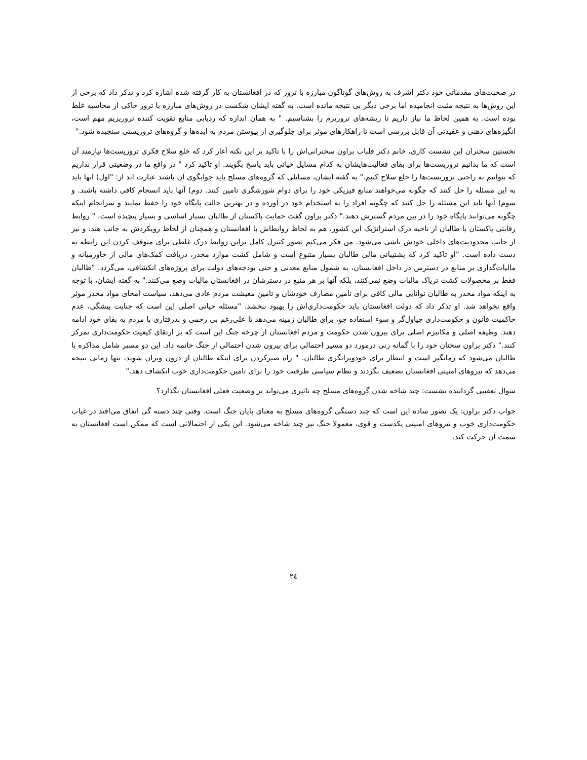در صحبت‌های مقدماتی خود دکتر اشرف به روش‌های گوناگون مبارزه با ترور که در افغانستان به کار گرفته شده اشاره کرد و تذکر داد که برخی از این روش‌ها به نتیجه مثبت انجامیده اما برخی دیگر بی نتیجه مانده است. به گفته ایشان شکست در روش‌های مبارزه با ترور حاکی از محاسبه غلط بوده است. به همین لحاظ ما نیاز داریم تا ریشه‌های تروریزم را بشناسیم. " به همان اندازه که ردیابی منابع تقویت کننده تروریزیم مهم است، انگیزه‌های ذهنی و عقیدتی آن قابل بررسی است تا راهکارهای موثر برای جلوگیری از پیوستن مردم به ایده‌ها و گروه‌های تروریستی سنجیده شود."
نخستین سخنران این نشست کاری، خانم دکتر فلباب براون سخنرانی‌اش را با تاکید بر این نکته آغاز کرد که خلع سلاح فکری تروریست‌ها نیازمند آن است که ما بدانیم تروریست‌ها برای بقای فعالیت‌هایشان به کدام مسایل حیاتی باید پاسخ بگویند. او تاکید کرد " در واقع ما در وضعیتی قرار نداریم که بتوانیم به راحتی تروریست‌ها را خلع سلاح کنیم." به گفته ایشان، مسایلی که گروه‌های مسلح باید جوابگوی آن باشند عبارت اند از: "اول) آنها باید به این مسئله را حل کنند که چگونه می‌خواهند منابع فیزیکی خود را برای دوام شورشگری تامین کنند. دوم) آنها باید انسجام کافی داشته باشند. و سوم) آنها باید این مسئله را حل کنند که چگونه افراد را به استخدام خود در آورده و در بهترین حالت پایگاه خود را حفظ نمایند و سرانجام اینکه چگونه می‌توانند پایگاه خود را در بین مردم گسترش دهند." دکتر براون گفت حمایت پاکستان از طالبان بسیار اساسی و بسیار پیچیده است. " روابط رقابتی پاکستان با طالبان از ناحیه درک استراتژیک این کشور، هم به لحاظ روابطاش با افغانستان و همچنان از لحاظ رویکردش به جانب هند، و نیز از جانب محدودیت‌های داخلی خودش ناشی می‌شود. من فکر می‌کنم تصور کنترل کامل براین روابط درک غلطی برای متوقف کردن این رابطه به دست داده است. "او تاکید کرد که پشتیبانی مالی طالبان بسیار متنوع است و شامل کشت موارد مخدر، دریافت کمک‌های مالی از خاورمیانه و مالیات‌گذاری بر منابع در دسترس در داخل افغانستان، به شمول منابع معدنی و حتی بودجه‌های دولت برای پروژه‌های انکشافی، می‌گردد. "طالبان فقط بر محصولات کشت تریاک مالیات وضع نمی‌کنند، بلکه آنها بر هر منبع در دسترشان در افغانستان مالیات وضع می‌کنند." به گفته ایشان، با توجه به اینکه مواد مخدر به طالبان توانایی مالی کافی برای تامین مصارف خودشان و تامین معیشت مردم عادی می‌دهد، سیاست امحای مواد مخدر موثر واقع نخواهد شد. او تذکر داد که دولت افغانستان باید حکومت‌داری‌اش را بهبود ببخشد. "مسئله حیاتی اصلی این است که جنایت پیشگی، عدم حاکمیت قانون و حکومت‌داری چپاول‌گر و سوء استفاده جو، برای طالبان زمینه می‌دهد تا علی‌رغم بی رحمی و بدرفتاری با مردم به بقای خود ادامه دهند. وظیفه اصلی و مکانیزم اصلی برای بیرون شدن حکومت و مردم افغانستان از چرخه جنگ این است که بر ارتقای کیفیت حکومت‌داری تمرکز کنند." دکتر براون سخنان خود را با گمانه زنی درمورد دو مسیر احتمالی برای بیرون شدن احتمالی از جنگ خاتمه داد. این دو مسیر شامل مذاکره با طالبان می‌شود که زمانگیر است و انتظار برای خودویرانگری طالبان. " راه صبرکردن برای اینکه طالبان از درون ویران شوند، تنها زمانی نتیجه می‌دهد که نیروهای امنیتی افغانستان تضعیف نگردند و نظام سیاسی ظرفیت خود را برای تامین حکومت‌داری خوب انکشاف دهد."
سوال تعقیبی گرداننده نشست: چند شاخه شدن گروه‌های مسلح چه تاثیری می‌تواند بر وضعیت فعلی افغانستان بگذارد؟
جواب دکتر براون: یک تصور ساده این است که چند دستگی گروه‌های مسلح به معنای پایان جنگ است. وقتی چند دسته گی اتفاق می‌افتد در غیاب حکومت‌داری خوب و نیروهای امنیتی یکدست و قوی، معمولا جنگ نیز چند شاخه می‌شود. این یکی از احتمالاتی است که ممکن است افغانستان به سمت آن حرکت کند.
۲٤